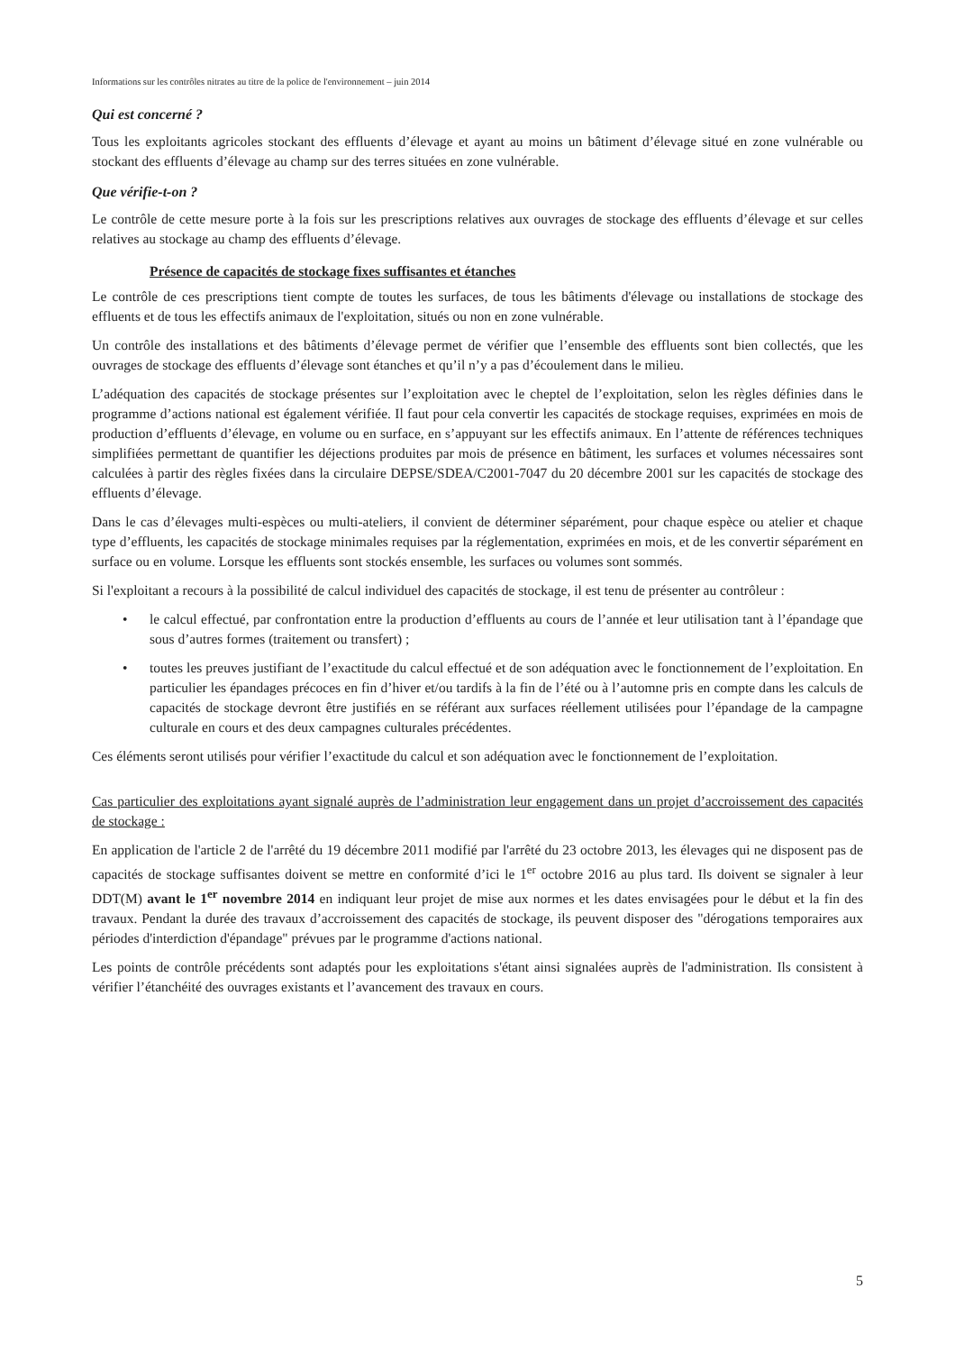Informations sur les contrôles nitrates au titre de la police de l'environnement – juin 2014
Qui est concerné ?
Tous les exploitants agricoles stockant des effluents d’élevage et ayant au moins un bâtiment d’élevage situé en zone vulnérable ou stockant des effluents d’élevage au champ sur des terres situées en zone vulnérable.
Que vérifie-t-on ?
Le contrôle de cette mesure porte à la fois sur les prescriptions relatives aux ouvrages de stockage des effluents d’élevage et sur celles relatives au stockage au champ des effluents d’élevage.
Présence de capacités de stockage fixes suffisantes et étanches
Le contrôle de ces prescriptions tient compte de toutes les surfaces, de tous les bâtiments d'élevage ou installations de stockage des effluents et de tous les effectifs animaux de l'exploitation, situés ou non en zone vulnérable.
Un contrôle des installations et des bâtiments d’élevage permet de vérifier que l’ensemble des effluents sont bien collectés, que les ouvrages de stockage des effluents d’élevage sont étanches et qu’il n’y a pas d’écoulement dans le milieu.
L’adéquation des capacités de stockage présentes sur l’exploitation avec le cheptel de l’exploitation, selon les règles définies dans le programme d’actions national est également vérifiée. Il faut pour cela convertir les capacités de stockage requises, exprimées en mois de production d’effluents d’élevage, en volume ou en surface, en s’appuyant sur les effectifs animaux. En l’attente de références techniques simplifiées permettant de quantifier les déjections produites par mois de présence en bâtiment, les surfaces et volumes nécessaires sont calculées à partir des règles fixées dans la circulaire DEPSE/SDEA/C2001-7047 du 20 décembre 2001 sur les capacités de stockage des effluents d’élevage.
Dans le cas d’élevages multi-espèces ou multi-ateliers, il convient de déterminer séparément, pour chaque espèce ou atelier et chaque type d’effluents, les capacités de stockage minimales requises par la réglementation, exprimées en mois, et de les convertir séparément en surface ou en volume. Lorsque les effluents sont stockés ensemble, les surfaces ou volumes sont sommés.
Si l'exploitant a recours à la possibilité de calcul individuel des capacités de stockage, il est tenu de présenter au contrôleur :
• le calcul effectué, par confrontation entre la production d’effluents au cours de l’année et leur utilisation tant à l’épandage que sous d’autres formes (traitement ou transfert) ;
• toutes les preuves justifiant de l’exactitude du calcul effectué et de son adéquation avec le fonctionnement de l’exploitation. En particulier les épandages précoces en fin d’hiver et/ou tardifs à la fin de l’été ou à l’automne pris en compte dans les calculs de capacités de stockage devront être justifiés en se référant aux surfaces réellement utilisées pour l’épandage de la campagne culturale en cours et des deux campagnes culturales précédentes.
Ces éléments seront utilisés pour vérifier l’exactitude du calcul et son adéquation avec le fonctionnement de l’exploitation.
Cas particulier des exploitations ayant signalé auprès de l’administration leur engagement dans un projet d’accroissement des capacités de stockage :
En application de l'article 2 de l'arrêté du 19 décembre 2011 modifié par l'arrêté du 23 octobre 2013, les élevages qui ne disposent pas de capacités de stockage suffisantes doivent se mettre en conformité d’ici le 1<sup>er</sup> octobre 2016 au plus tard. Ils doivent se signaler à leur DDT(M) avant le 1<sup>er</sup> novembre 2014 en indiquant leur projet de mise aux normes et les dates envisagées pour le début et la fin des travaux. Pendant la durée des travaux d’accroissement des capacités de stockage, ils peuvent disposer des "dérogations temporaires aux périodes d'interdiction d'épandage" prévues par le programme d'actions national.
Les points de contrôle précédents sont adaptés pour les exploitations s'étant ainsi signalées auprès de l'administration. Ils consistent à vérifier l’étanchéité des ouvrages existants et l’avancement des travaux en cours.
5